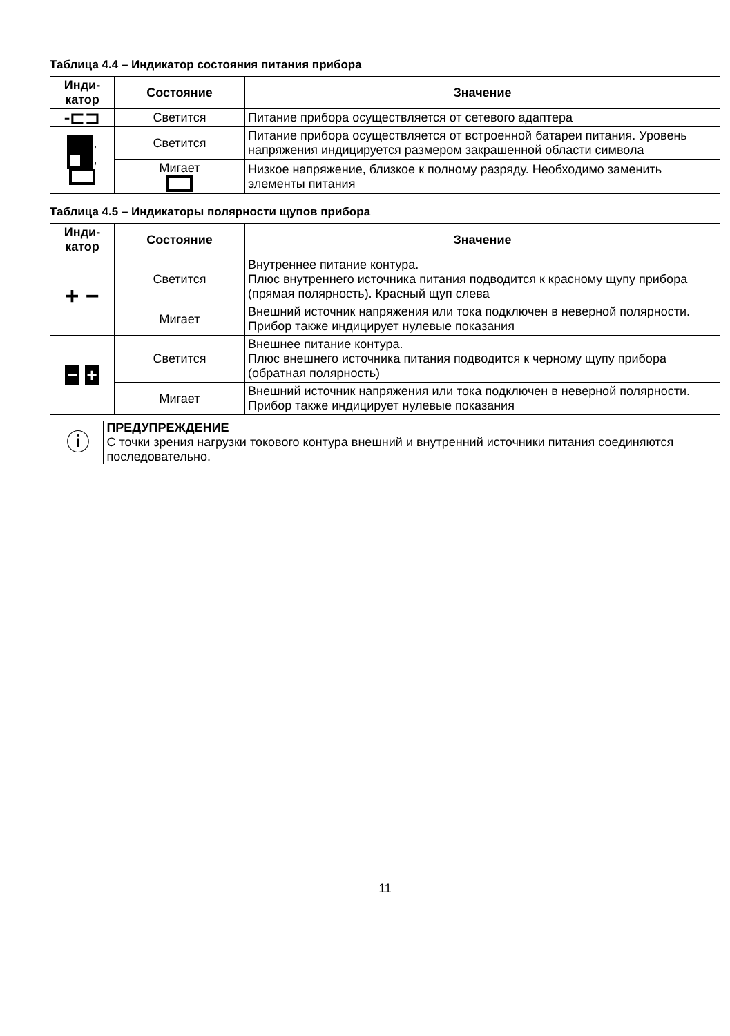Таблица 4.4 – Индикатор состояния питания прибора
| Инди- катор | Состояние | Значение |
| --- | --- | --- |
| -⊏⊐ | Светится | Питание прибора осуществляется от сетевого адаптера |
| , , | Светится | Питание прибора осуществляется от встроенной батареи питания. Уровень напряжения индицируется размером закрашенной области символа |
| | Мигает | Низкое напряжение, близкое к полному разряду. Необходимо заменить элементы питания |
Таблица 4.5 – Индикаторы полярности щупов прибора
| Инди- катор | Состояние | Значение |
| --- | --- | --- |
| + − | Светится | Внутреннее питание контура. Плюс внутреннего источника питания подводится к красному щупу прибора (прямая полярность). Красный щуп слева |
| | Мигает | Внешний источник напряжения или тока подключен в неверной полярности. Прибор также индицирует нулевые показания |
| − + | Светится | Внешнее питание контура. Плюс внешнего источника питания подводится к черному щупу прибора (обратная полярность) |
| | Мигает | Внешний источник напряжения или тока подключен в неверной полярности. Прибор также индицирует нулевые показания |
| ⓘ ПРЕДУПРЕЖДЕНИЕ С точки зрения нагрузки токового контура внешний и внутренний источники питания соединяются последовательно. | | |
11